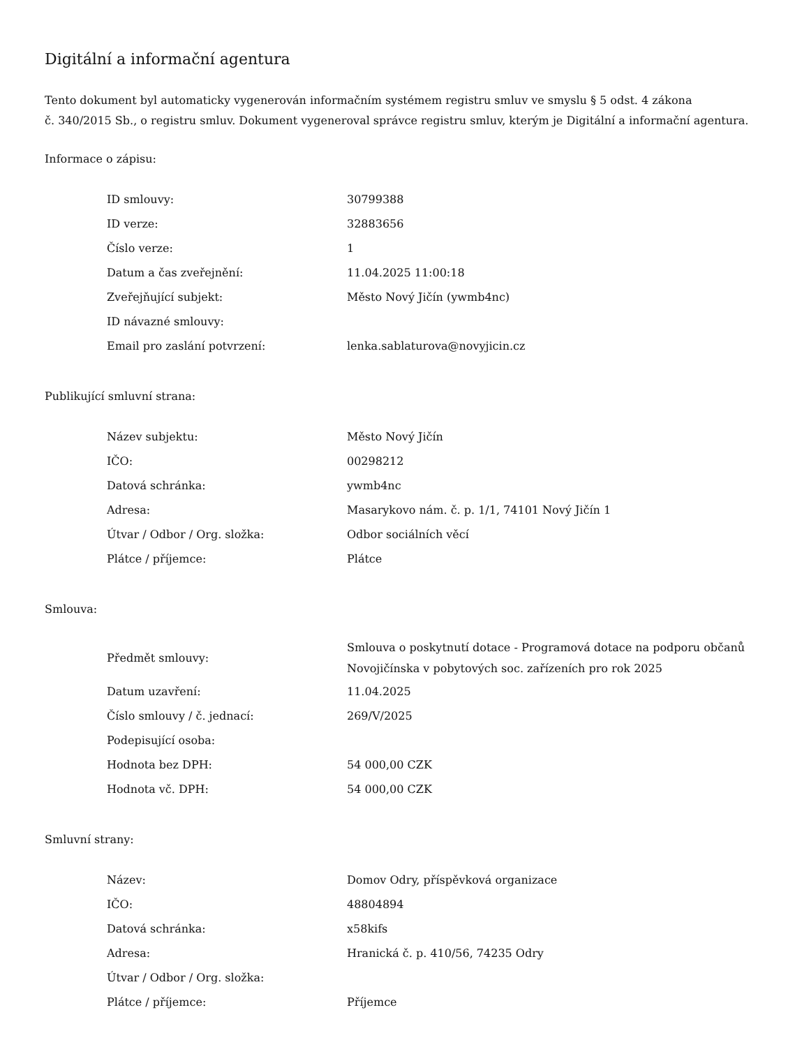Digitální a informační agentura
Tento dokument byl automaticky vygenerován informačním systémem registru smluv ve smyslu § 5 odst. 4 zákona
č. 340/2015 Sb., o registru smluv. Dokument vygeneroval správce registru smluv, kterým je Digitální a informační agentura.
Informace o zápisu:
| ID smlouvy: | 30799388 |
| ID verze: | 32883656 |
| Číslo verze: | 1 |
| Datum a čas zveřejnění: | 11.04.2025 11:00:18 |
| Zveřejňující subjekt: | Město Nový Jičín (ywmb4nc) |
| ID návazné smlouvy: | |
| Email pro zaslání potvrzení: | lenka.sablaturova@novyjicin.cz |
Publikující smluvní strana:
| Název subjektu: | Město Nový Jičín |
| IČO: | 00298212 |
| Datová schránka: | ywmb4nc |
| Adresa: | Masarykovo nám. č. p. 1/1, 74101 Nový Jičín 1 |
| Útvar / Odbor / Org. složka: | Odbor sociálních věcí |
| Plátce / příjemce: | Plátce |
Smlouva:
| Předmět smlouvy: | Smlouva o poskytnutí dotace - Programová dotace na podporu občanů Novojičínska v pobytových soc. zařízeních pro rok 2025 |
| Datum uzavření: | 11.04.2025 |
| Číslo smlouvy / č. jednací: | 269/V/2025 |
| Podepisující osoba: | |
| Hodnota bez DPH: | 54 000,00 CZK |
| Hodnota vč. DPH: | 54 000,00 CZK |
Smluvní strany:
| Název: | Domov Odry, příspěvková organizace |
| IČO: | 48804894 |
| Datová schránka: | x58kifs |
| Adresa: | Hranická č. p. 410/56, 74235 Odry |
| Útvar / Odbor / Org. složka: | |
| Plátce / příjemce: | Příjemce |